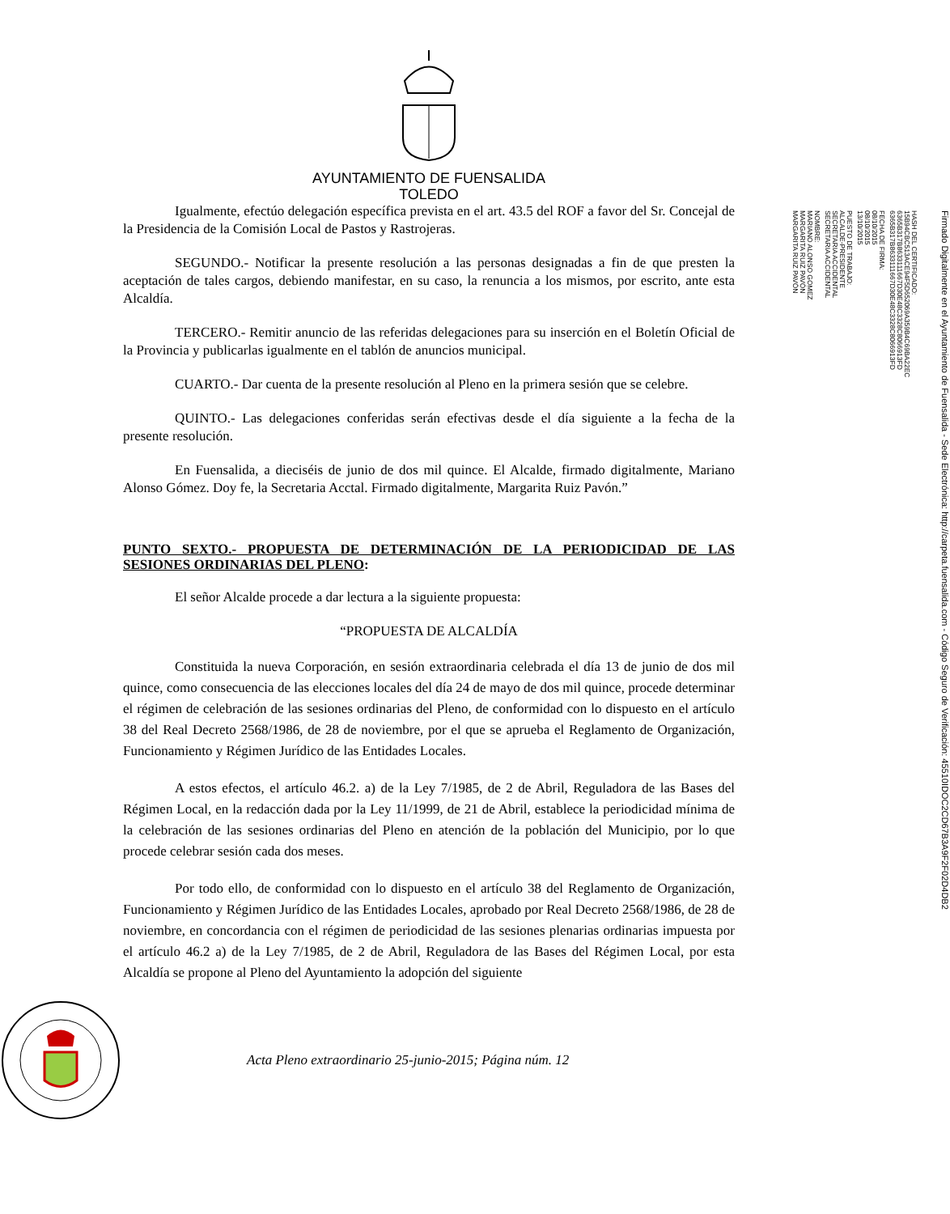AYUNTAMIENTO DE FUENSALIDA
TOLEDO
Igualmente, efectúo delegación específica prevista en el art. 43.5 del ROF a favor del Sr. Concejal de la Presidencia de la Comisión Local de Pastos y Rastrojeras.
SEGUNDO.- Notificar la presente resolución a las personas designadas a fin de que presten la aceptación de tales cargos, debiendo manifestar, en su caso, la renuncia a los mismos, por escrito, ante esta Alcaldía.
TERCERO.- Remitir anuncio de las referidas delegaciones para su inserción en el Boletín Oficial de la Provincia y publicarlas igualmente en el tablón de anuncios municipal.
CUARTO.- Dar cuenta de la presente resolución al Pleno en la primera sesión que se celebre.
QUINTO.- Las delegaciones conferidas serán efectivas desde el día siguiente a la fecha de la presente resolución.
En Fuensalida, a dieciséis de junio de dos mil quince. El Alcalde, firmado digitalmente, Mariano Alonso Gómez. Doy fe, la Secretaria Acctal. Firmado digitalmente, Margarita Ruiz Pavón.”
PUNTO SEXTO.- PROPUESTA DE DETERMINACIÓN DE LA PERIODICIDAD DE LAS SESIONES ORDINARIAS DEL PLENO:
El señor Alcalde procede a dar lectura a la siguiente propuesta:
“PROPUESTA DE ALCALDÍA
Constituida la nueva Corporación, en sesión extraordinaria celebrada el día 13 de junio de dos mil quince, como consecuencia de las elecciones locales del día 24 de mayo de dos mil quince, procede determinar el régimen de celebración de las sesiones ordinarias del Pleno, de conformidad con lo dispuesto en el artículo 38 del Real Decreto 2568/1986, de 28 de noviembre, por el que se aprueba el Reglamento de Organización, Funcionamiento y Régimen Jurídico de las Entidades Locales.
A estos efectos, el artículo 46.2. a) de la Ley 7/1985, de 2 de Abril, Reguladora de las Bases del Régimen Local, en la redacción dada por la Ley 11/1999, de 21 de Abril, establece la periodicidad mínima de la celebración de las sesiones ordinarias del Pleno en atención de la población del Municipio, por lo que procede celebrar sesión cada dos meses.
Por todo ello, de conformidad con lo dispuesto en el artículo 38 del Reglamento de Organización, Funcionamiento y Régimen Jurídico de las Entidades Locales, aprobado por Real Decreto 2568/1986, de 28 de noviembre, en concordancia con el régimen de periodicidad de las sesiones plenarias ordinarias impuesta por el artículo 46.2 a) de la Ley 7/1985, de 2 de Abril, Reguladora de las Bases del Régimen Local, por esta Alcaldía se propone al Pleno del Ayuntamiento la adopción del siguiente
Acta Pleno extraordinario 25-junio-2015; Página núm. 12
NOMBRE:
MARIANO ALONSO GOMEZ
MARGARITA RUIZ PAVÓN
MARGARITA RUIZ PAVÓN
PUESTO DE TRABAJO:
ALCALDE-PRESIDENTE
SECRETARIA ACCIDENTAL
SECRETARIA ACCIDENTAL
FECHA DE FIRMA:
08/10/2015
08/10/2015
13/10/2015
HASH DEL CERTIFICADO:
15B94CBC513ACE94F5D652069A359B4C69BA22EC
6365B317B8633111667D30E48C3328C8066913FD
6365B317B8633111667D30E48C3328C8066913FD
Firmado Digitalmente en el Ayuntamiento de Fuensalida - Sede Electrónica: http://carpeta.fuensalida.com - Código Seguro de Verificación: 45510IDOC2CD67B3A9F2F02D4DB2